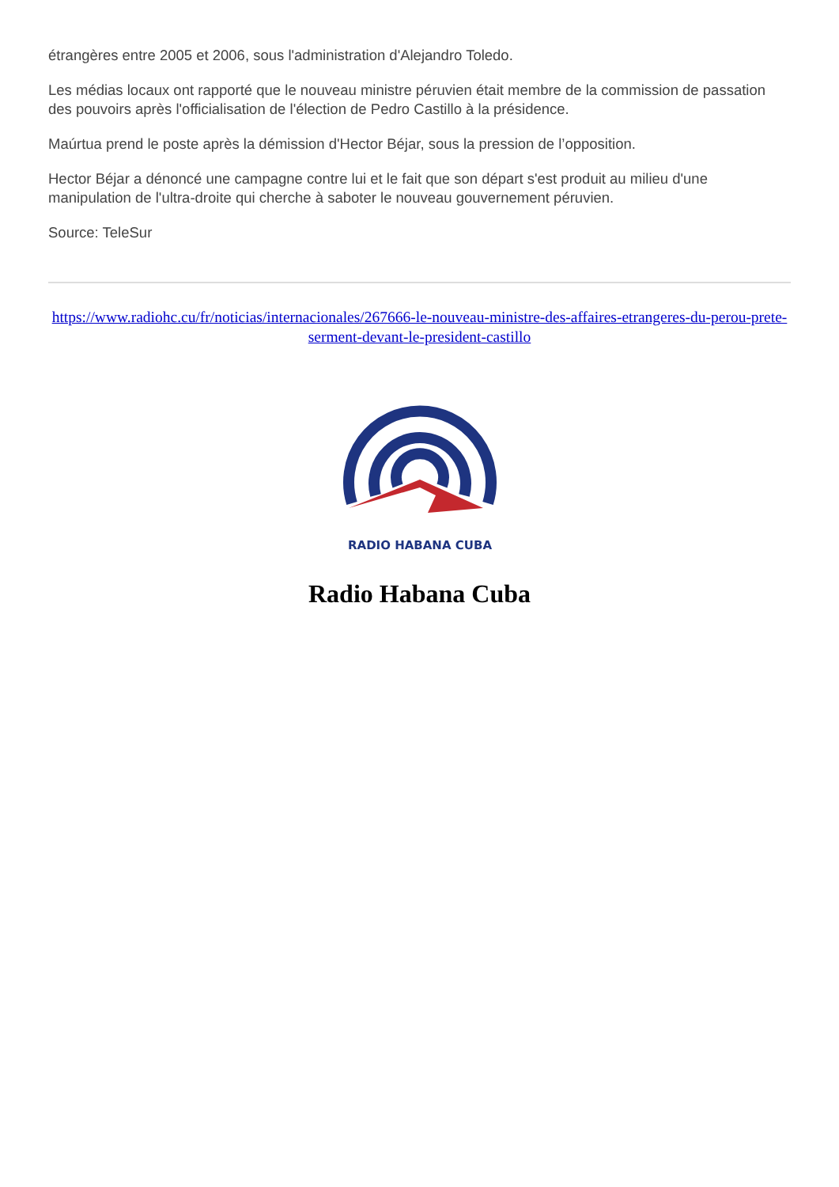étrangères entre 2005 et 2006, sous l'administration d'Alejandro Toledo.
Les médias locaux ont rapporté que le nouveau ministre péruvien était membre de la commission de passation des pouvoirs après l'officialisation de l'élection de Pedro Castillo à la présidence.
Maúrtua prend le poste après la démission d'Hector Béjar, sous la pression de l’opposition.
Hector Béjar a dénoncé une campagne contre lui et le fait que son départ s'est produit au milieu d'une manipulation de l'ultra-droite qui cherche à saboter le nouveau gouvernement péruvien.
Source: TeleSur
https://www.radiohc.cu/fr/noticias/internacionales/267666-le-nouveau-ministre-des-affaires-etrangeres-du-perou-prete-serment-devant-le-president-castillo
RADIO HABANA CUBA
Radio Habana Cuba